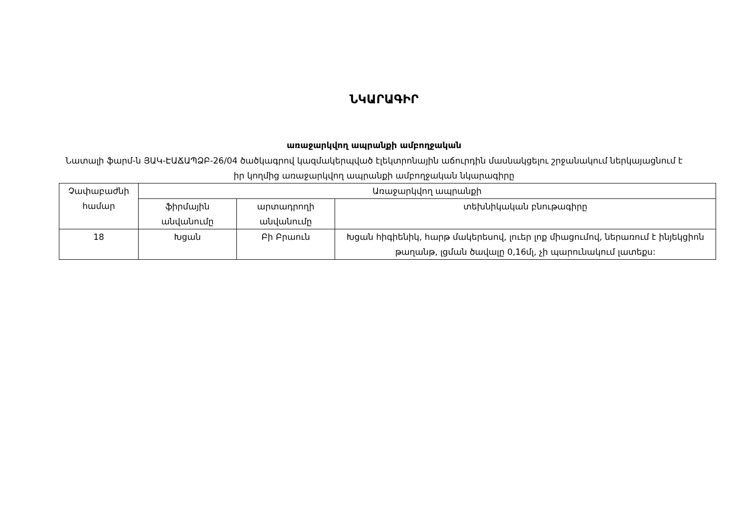ՆԿԱՐԱԳԻՐ
առաջարկվող ապրանքի ամբողջական
Նատալի ֆարմ-ն ՅԱԿ-ԷԱՃԱՊՁԲ-26/04 ծածկագրով կազմակերպված էլեկտրոնային աճուրդին մասնակցելու շրջանակում ներկայացնում է իր կողմից առաջարկվող ապրանքի ամբողջական նկարագիրը
| Չափաբաժնի համար | Առաջարկվող ապրանքի | | |
| --- | --- | --- | --- |
| | ֆիրմային անվանումը | արտադրողի անվանումը | տեխնիկական բնութագիրը |
| 18 | Խցան | Բի Բրաուն | Խցան հիգիենիկ, հարթ մակերեսով, լուեր լոք միացումով, ներառում է ինյեկցիոն թաղանթ, լցման ծավալը 0,16մլ, չի պարունակում լատեքս: |